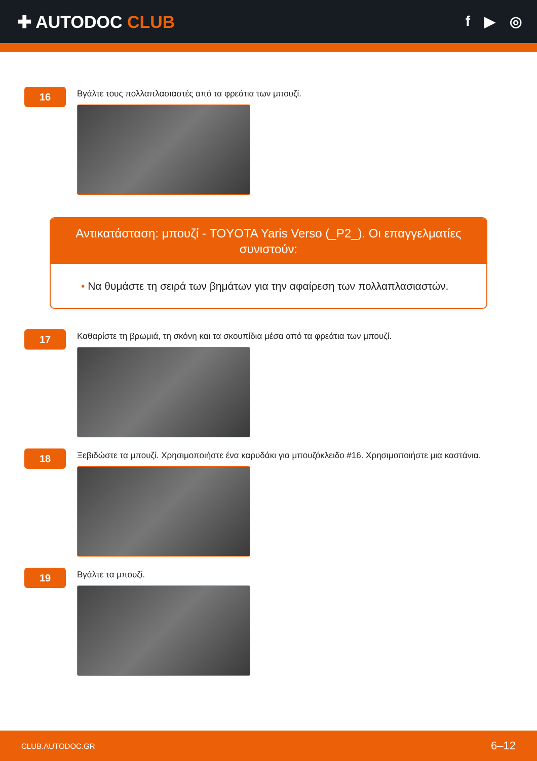✚ AUTODOC CLUB
f ▶ ◎
16
Βγάλτε τους πολλαπλασιαστές από τα φρεάτια των μπουζί.
Αντικατάσταση: μπουζί - TOYOTA Yaris Verso (_P2_). Οι επαγγελματίες συνιστούν:
• Να θυμάστε τη σειρά των βημάτων για την αφαίρεση των πολλαπλασιαστών.
17
Καθαρίστε τη βρωμιά, τη σκόνη και τα σκουπίδια μέσα από τα φρεάτια των μπουζί.
18
Ξεβιδώστε τα μπουζί. Χρησιμοποιήστε ένα καρυδάκι για μπουζόκλειδο #16. Χρησιμοποιήστε μια καστάνια.
19
Βγάλτε τα μπουζί.
CLUB.AUTODOC.GR 6–12